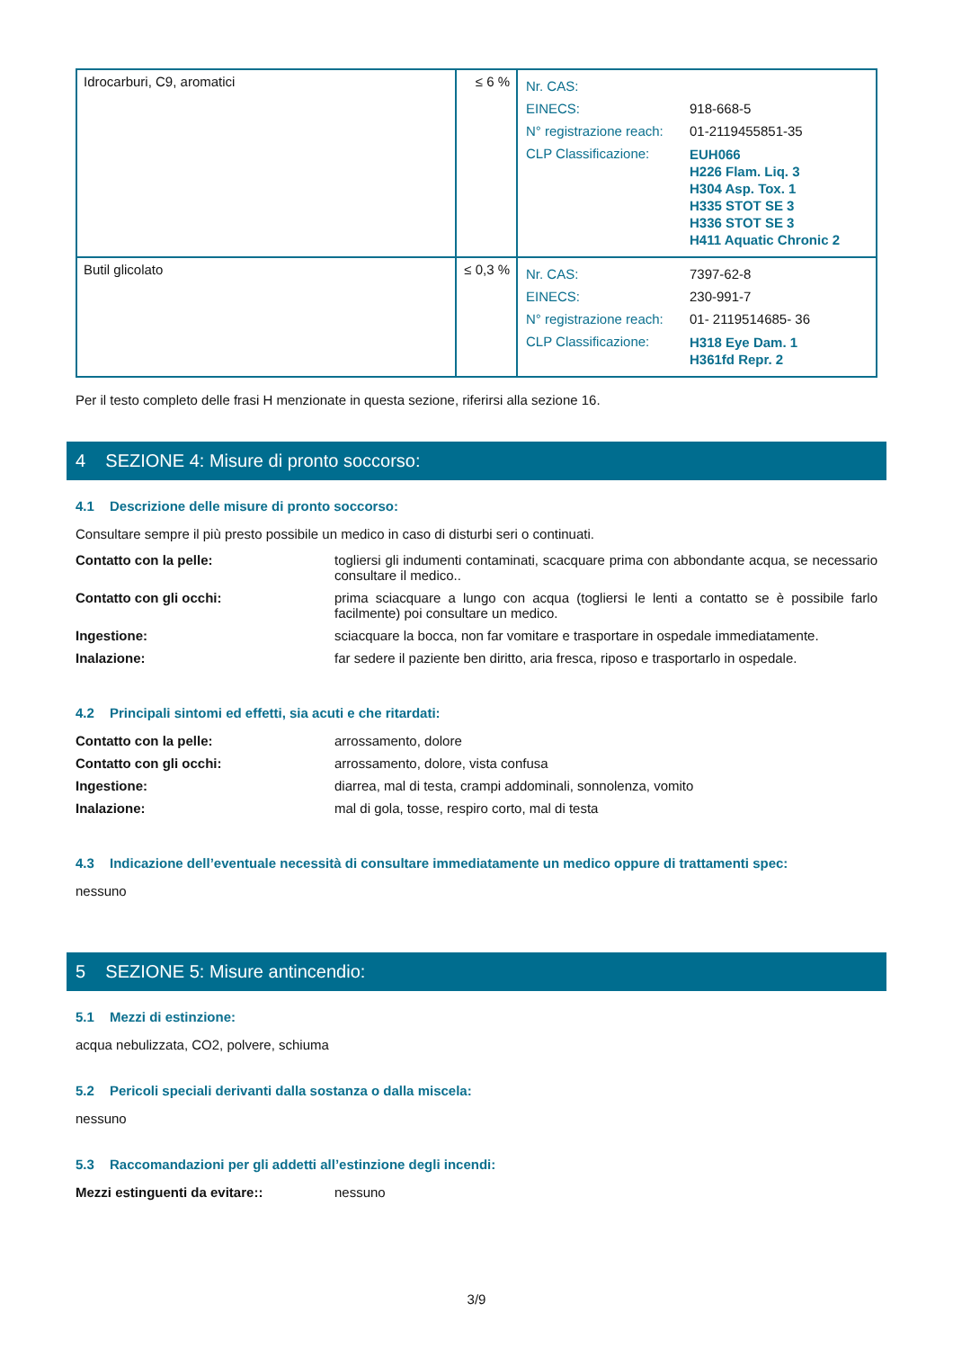| Idrocarburi, C9, aromatici | ≤ 6 % | / Nr. CAS: / / / EINECS: / 918-668-5 / / N° registrazione reach: / 01-2119455851-35 / / CLP Classificazione: / EUH066 H226 Flam. Liq. 3 H304 Asp. Tox. 1 H335 STOT SE 3 H336 STOT SE 3 H411 Aquatic Chronic 2 / |
| Butil glicolato | ≤ 0,3 % | / Nr. CAS: / 7397-62-8 / / EINECS: / 230-991-7 / / N° registrazione reach: / 01- 2119514685- 36 / / CLP Classificazione: / H318 Eye Dam. 1 H361fd Repr. 2 / |
Per il testo completo delle frasi H menzionate in questa sezione, riferirsi alla sezione 16.
4 SEZIONE 4: Misure di pronto soccorso:
4.1 Descrizione delle misure di pronto soccorso:
Consultare sempre il più presto possibile un medico in caso di disturbi seri o continuati.
| Contatto con la pelle: | togliersi gli indumenti contaminati, scacquare prima con abbondante acqua, se necessario consultare il medico.. |
| Contatto con gli occhi: | prima sciacquare a lungo con acqua (togliersi le lenti a contatto se è possibile farlo facilmente) poi consultare un medico. |
| Ingestione: | sciacquare la bocca, non far vomitare e trasportare in ospedale immediatamente. |
| Inalazione: | far sedere il paziente ben diritto, aria fresca, riposo e trasportarlo in ospedale. |
4.2 Principali sintomi ed effetti, sia acuti e che ritardati:
| Contatto con la pelle: | arrossamento, dolore |
| Contatto con gli occhi: | arrossamento, dolore, vista confusa |
| Ingestione: | diarrea, mal di testa, crampi addominali, sonnolenza, vomito |
| Inalazione: | mal di gola, tosse, respiro corto, mal di testa |
4.3 Indicazione dell’eventuale necessità di consultare immediatamente un medico oppure di trattamenti spec:
nessuno
5 SEZIONE 5: Misure antincendio:
5.1 Mezzi di estinzione:
acqua nebulizzata, CO2, polvere, schiuma
5.2 Pericoli speciali derivanti dalla sostanza o dalla miscela:
nessuno
5.3 Raccomandazioni per gli addetti all’estinzione degli incendi:
| Mezzi estinguenti da evitare:: | nessuno |
3/9